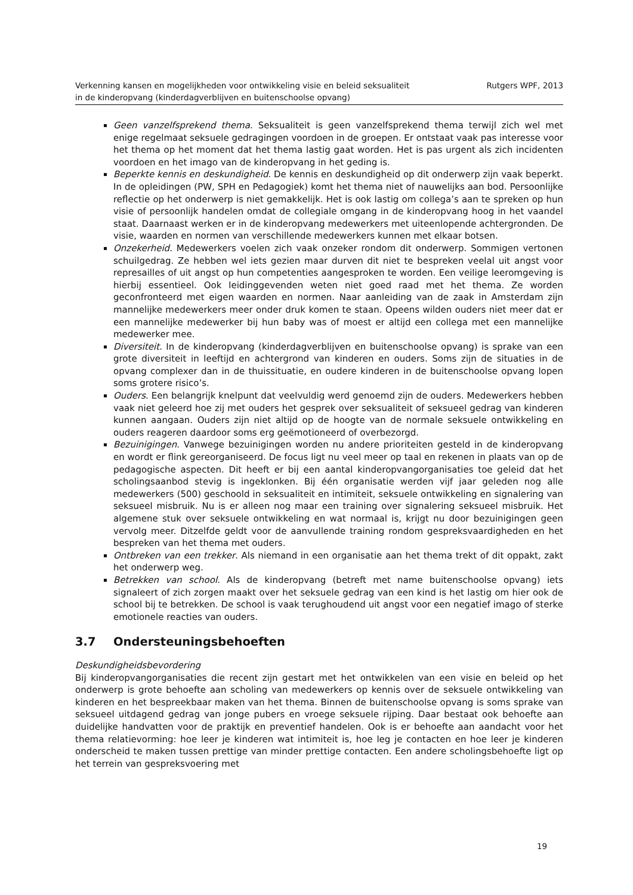Verkenning kansen en mogelijkheden voor ontwikkeling visie en beleid seksualiteit
in de kinderopvang (kinderdagverblijven en buitenschoolse opvang)
Rutgers WPF, 2013
Geen vanzelfsprekend thema. Seksualiteit is geen vanzelfsprekend thema terwijl zich wel met enige regelmaat seksuele gedragingen voordoen in de groepen. Er ontstaat vaak pas interesse voor het thema op het moment dat het thema lastig gaat worden. Het is pas urgent als zich incidenten voordoen en het imago van de kinderopvang in het geding is.
Beperkte kennis en deskundigheid. De kennis en deskundigheid op dit onderwerp zijn vaak beperkt. In de opleidingen (PW, SPH en Pedagogiek) komt het thema niet of nauwelijks aan bod. Persoonlijke reflectie op het onderwerp is niet gemakkelijk. Het is ook lastig om collega’s aan te spreken op hun visie of persoonlijk handelen omdat de collegiale omgang in de kinderopvang hoog in het vaandel staat. Daarnaast werken er in de kinderopvang medewerkers met uiteenlopende achtergronden. De visie, waarden en normen van verschillende medewerkers kunnen met elkaar botsen.
Onzekerheid. Medewerkers voelen zich vaak onzeker rondom dit onderwerp. Sommigen vertonen schuilgedrag. Ze hebben wel iets gezien maar durven dit niet te bespreken veelal uit angst voor represailles of uit angst op hun competenties aangesproken te worden. Een veilige leeromgeving is hierbij essentieel. Ook leidinggevenden weten niet goed raad met het thema. Ze worden geconfronteerd met eigen waarden en normen. Naar aanleiding van de zaak in Amsterdam zijn mannelijke medewerkers meer onder druk komen te staan. Opeens wilden ouders niet meer dat er een mannelijke medewerker bij hun baby was of moest er altijd een collega met een mannelijke medewerker mee.
Diversiteit. In de kinderopvang (kinderdagverblijven en buitenschoolse opvang) is sprake van een grote diversiteit in leeftijd en achtergrond van kinderen en ouders. Soms zijn de situaties in de opvang complexer dan in de thuissituatie, en oudere kinderen in de buitenschoolse opvang lopen soms grotere risico’s.
Ouders. Een belangrijk knelpunt dat veelvuldig werd genoemd zijn de ouders. Medewerkers hebben vaak niet geleerd hoe zij met ouders het gesprek over seksualiteit of seksueel gedrag van kinderen kunnen aangaan. Ouders zijn niet altijd op de hoogte van de normale seksuele ontwikkeling en ouders reageren daardoor soms erg geëmotioneerd of overbezorgd.
Bezuinigingen. Vanwege bezuinigingen worden nu andere prioriteiten gesteld in de kinderopvang en wordt er flink gereorganiseerd. De focus ligt nu veel meer op taal en rekenen in plaats van op de pedagogische aspecten. Dit heeft er bij een aantal kinderopvangorganisaties toe geleid dat het scholingsaanbod stevig is ingeklonken. Bij één organisatie werden vijf jaar geleden nog alle medewerkers (500) geschoold in seksualiteit en intimiteit, seksuele ontwikkeling en signalering van seksueel misbruik. Nu is er alleen nog maar een training over signalering seksueel misbruik. Het algemene stuk over seksuele ontwikkeling en wat normaal is, krijgt nu door bezuinigingen geen vervolg meer. Ditzelfde geldt voor de aanvullende training rondom gespreksvaardigheden en het bespreken van het thema met ouders.
Ontbreken van een trekker. Als niemand in een organisatie aan het thema trekt of dit oppakt, zakt het onderwerp weg.
Betrekken van school. Als de kinderopvang (betreft met name buitenschoolse opvang) iets signaleert of zich zorgen maakt over het seksuele gedrag van een kind is het lastig om hier ook de school bij te betrekken. De school is vaak terughoudend uit angst voor een negatief imago of sterke emotionele reacties van ouders.
3.7 Ondersteuningsbehoeften
Deskundigheidsbevordering
Bij kinderopvangorganisaties die recent zijn gestart met het ontwikkelen van een visie en beleid op het onderwerp is grote behoefte aan scholing van medewerkers op kennis over de seksuele ontwikkeling van kinderen en het bespreekbaar maken van het thema. Binnen de buitenschoolse opvang is soms sprake van seksueel uitdagend gedrag van jonge pubers en vroege seksuele rijping. Daar bestaat ook behoefte aan duidelijke handvatten voor de praktijk en preventief handelen. Ook is er behoefte aan aandacht voor het thema relatievorming: hoe leer je kinderen wat intimiteit is, hoe leg je contacten en hoe leer je kinderen onderscheid te maken tussen prettige van minder prettige contacten. Een andere scholingsbehoefte ligt op het terrein van gespreksvoering met
19